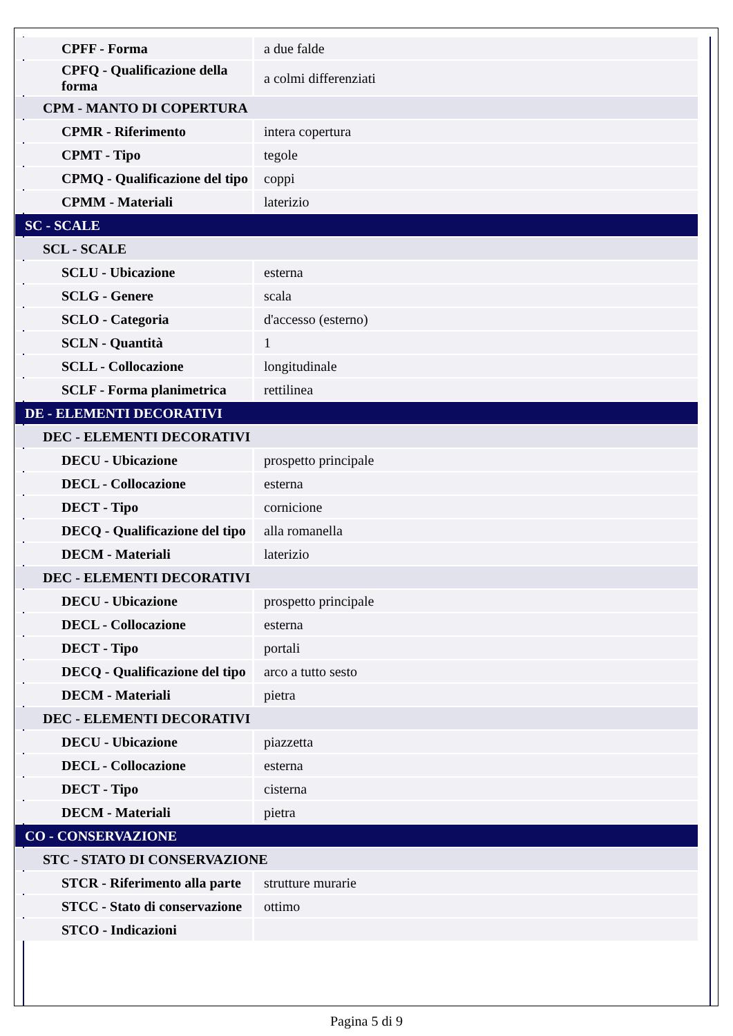| CPFF - Forma | a due falde |
| CPFQ - Qualificazione della forma | a colmi differenziati |
| CPM - MANTO DI COPERTURA | |
| CPMR - Riferimento | intera copertura |
| CPMT - Tipo | tegole |
| CPMQ - Qualificazione del tipo | coppi |
| CPMM - Materiali | laterizio |
| SC - SCALE | |
| SCL - SCALE | |
| SCLU - Ubicazione | esterna |
| SCLG - Genere | scala |
| SCLO - Categoria | d'accesso (esterno) |
| SCLN - Quantità | 1 |
| SCLL - Collocazione | longitudinale |
| SCLF - Forma planimetrica | rettilinea |
| DE - ELEMENTI DECORATIVI | |
| DEC - ELEMENTI DECORATIVI | |
| DECU - Ubicazione | prospetto principale |
| DECL - Collocazione | esterna |
| DECT - Tipo | cornicione |
| DECQ - Qualificazione del tipo | alla romanella |
| DECM - Materiali | laterizio |
| DEC - ELEMENTI DECORATIVI | |
| DECU - Ubicazione | prospetto principale |
| DECL - Collocazione | esterna |
| DECT - Tipo | portali |
| DECQ - Qualificazione del tipo | arco a tutto sesto |
| DECM - Materiali | pietra |
| DEC - ELEMENTI DECORATIVI | |
| DECU - Ubicazione | piazzetta |
| DECL - Collocazione | esterna |
| DECT - Tipo | cisterna |
| DECM - Materiali | pietra |
| CO - CONSERVAZIONE | |
| STC - STATO DI CONSERVAZIONE | |
| STCR - Riferimento alla parte | strutture murarie |
| STCC - Stato di conservazione | ottimo |
| STCO - Indicazioni | |
Pagina 5 di 9